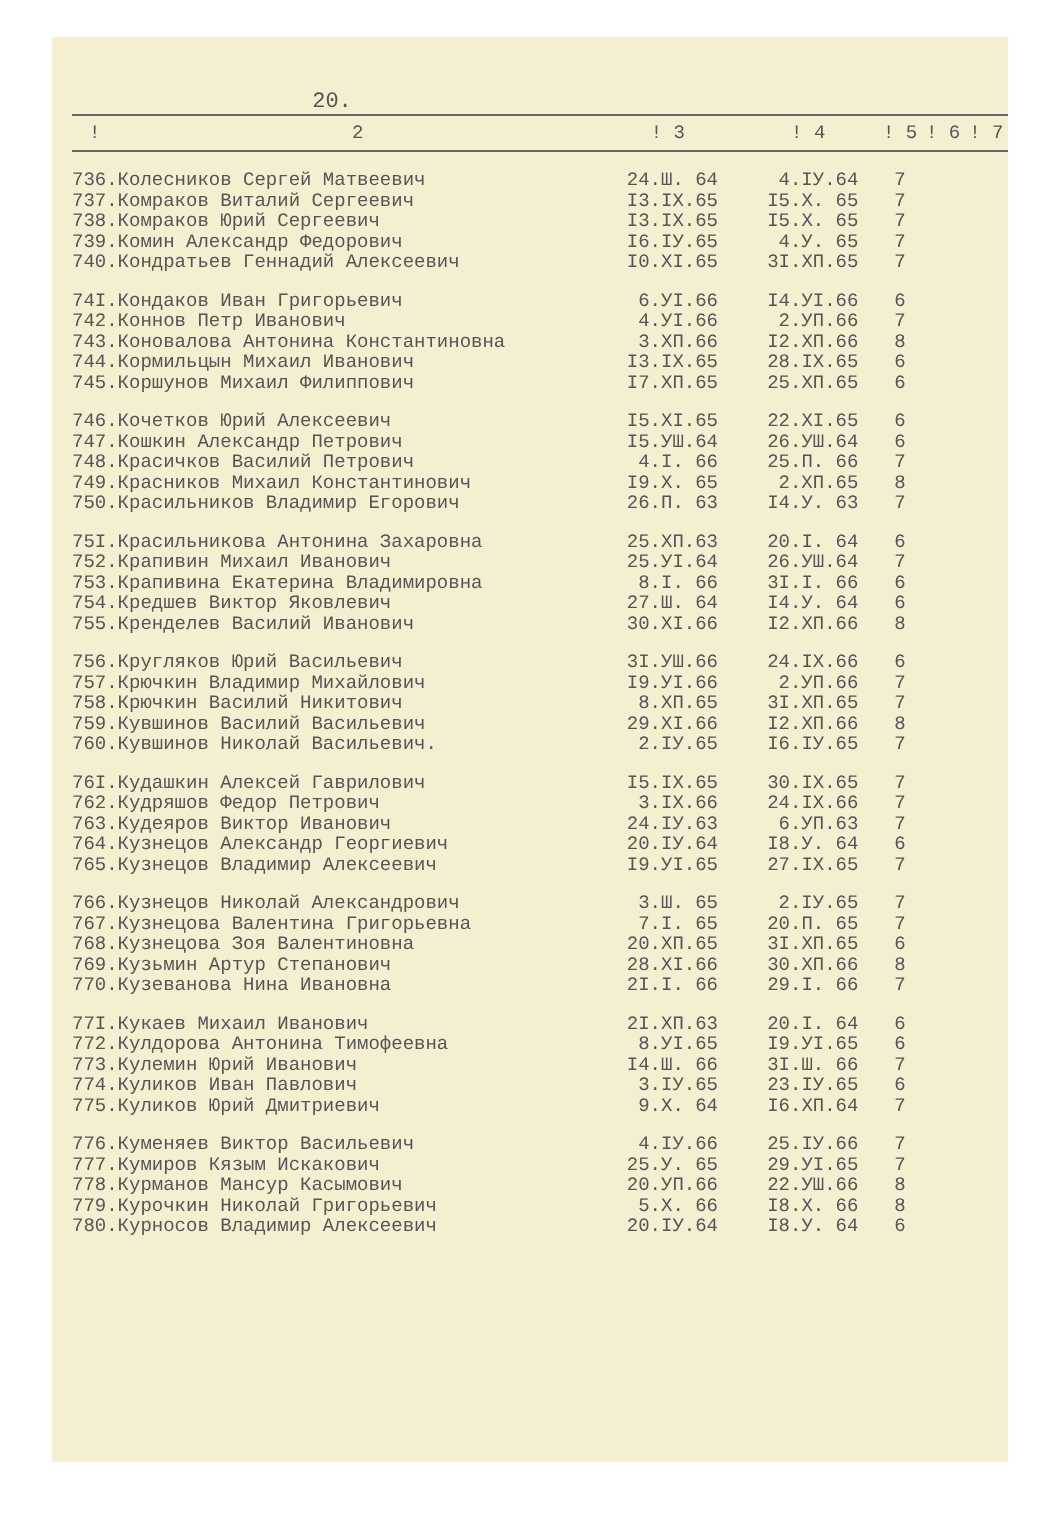20.
| ! | 2 | ! 3 | ! 4 | ! 5 | ! 6 | ! 7 |
| --- | --- | --- | --- | --- | --- | --- |
| 736. | Колесников Сергей Матвеевич | 24.Ш. 64 | 4.IУ.64 | 7 | | |
| 737. | Комраков Виталий Сергеевич | I3.IX.65 | I5.X. 65 | 7 | | |
| 738. | Комраков Юрий Сергеевич | I3.IX.65 | I5.X. 65 | 7 | | |
| 739. | Комин Александр Федорович | I6.IУ.65 | 4.У. 65 | 7 | | |
| 740. | Кондратьев Геннадий Алексеевич | I0.XI.65 | 3I.XП.65 | 7 | | |
| 74I. | Кондаков Иван Григорьевич | 6.УI.66 | I4.УI.66 | 6 | | |
| 742. | Коннов Петр Иванович | 4.УI.66 | 2.УП.66 | 7 | | |
| 743. | Коновалова Антонина Константиновна | 3.XП.66 | I2.XП.66 | 8 | | |
| 744. | Кормильцын Михаил Иванович | I3.IX.65 | 28.IX.65 | 6 | | |
| 745. | Коршунов Михаил Филиппович | I7.XП.65 | 25.XП.65 | 6 | | |
| 746. | Кочетков Юрий Алексеевич | I5.XI.65 | 22.XI.65 | 6 | | |
| 747. | Кошкин Александр Петрович | I5.УШ.64 | 26.УШ.64 | 6 | | |
| 748. | Красичков Василий Петрович | 4.I. 66 | 25.П. 66 | 7 | | |
| 749. | Красников Михаил Константинович | I9.X. 65 | 2.XП.65 | 8 | | |
| 750. | Красильников Владимир Егорович | 26.П. 63 | I4.У. 63 | 7 | | |
| 75I. | Красильникова Антонина Захаровна | 25.XП.63 | 20.I. 64 | 6 | | |
| 752. | Крапивин Михаил Иванович | 25.УI.64 | 26.УШ.64 | 7 | | |
| 753. | Крапивина Екатерина Владимировна | 8.I. 66 | 3I.I. 66 | 6 | | |
| 754. | Кредшев Виктор Яковлевич | 27.Ш. 64 | I4.У. 64 | 6 | | |
| 755. | Кренделев Василий Иванович | 30.XI.66 | I2.XП.66 | 8 | | |
| 756. | Кругляков Юрий Васильевич | 3I.УШ.66 | 24.IX.66 | 6 | | |
| 757. | Крючкин Владимир Михайлович | I9.УI.66 | 2.УП.66 | 7 | | |
| 758. | Крючкин Василий Никитович | 8.XП.65 | 3I.XП.65 | 7 | | |
| 759. | Кувшинов Василий Васильевич | 29.XI.66 | I2.XП.66 | 8 | | |
| 760. | Кувшинов Николай Васильевич. | 2.IУ.65 | I6.IУ.65 | 7 | | |
| 76I. | Кудашкин Алексей Гаврилович | I5.IX.65 | 30.IX.65 | 7 | | |
| 762. | Кудряшов Федор Петрович | 3.IX.66 | 24.IX.66 | 7 | | |
| 763. | Кудеяров Виктор Иванович | 24.IУ.63 | 6.УП.63 | 7 | | |
| 764. | Кузнецов Александр Георгиевич | 20.IУ.64 | I8.У. 64 | 6 | | |
| 765. | Кузнецов Владимир Алексеевич | I9.УI.65 | 27.IX.65 | 7 | | |
| 766. | Кузнецов Николай Александрович | 3.Ш. 65 | 2.IУ.65 | 7 | | |
| 767. | Кузнецова Валентина Григорьевна | 7.I. 65 | 20.П. 65 | 7 | | |
| 768. | Кузнецова Зоя Валентиновна | 20.XП.65 | 3I.XП.65 | 6 | | |
| 769. | Кузьмин Артур Степанович | 28.XI.66 | 30.XП.66 | 8 | | |
| 770. | Кузеванова Нина Ивановна | 2I.I. 66 | 29.I. 66 | 7 | | |
| 77I. | Кукаев Михаил Иванович | 2I.XП.63 | 20.I. 64 | 6 | | |
| 772. | Кулдорова Антонина Тимофеевна | 8.УI.65 | I9.УI.65 | 6 | | |
| 773. | Кулемин Юрий Иванович | I4.Ш. 66 | 3I.Ш. 66 | 7 | | |
| 774. | Куликов Иван Павлович | 3.IУ.65 | 23.IУ.65 | 6 | | |
| 775. | Куликов Юрий Дмитриевич | 9.X. 64 | I6.XП.64 | 7 | | |
| 776. | Куменяев Виктор Васильевич | 4.IУ.66 | 25.IУ.66 | 7 | | |
| 777. | Кумиров Кязым Искакович | 25.У. 65 | 29.УI.65 | 7 | | |
| 778. | Курманов Мансур Касымович | 20.УП.66 | 22.УШ.66 | 8 | | |
| 779. | Курочкин Николай Григорьевич | 5.X. 66 | I8.X. 66 | 8 | | |
| 780. | Курносов Владимир Алексеевич | 20.IУ.64 | I8.У. 64 | 6 | | |